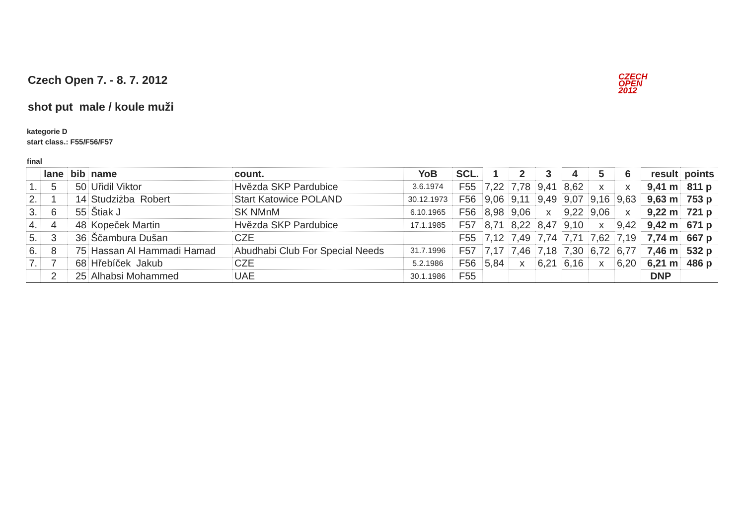Czech Open 7. - 8. 7. 2012
CZECH
OPEN
2012
shot put male / koule muži
kategorie D
start class.: F55/F56/F57
final
| | lane | bib | name | count. | YoB | SCL. | 1 | 2 | 3 | 4 | 5 | 6 | result | points |
| --- | --- | --- | --- | --- | --- | --- | --- | --- | --- | --- | --- | --- | --- | --- |
| 1. | 5 | 50 | Uřidil Viktor | Hvězda SKP Pardubice | 3.6.1974 | F55 | 7,22 | 7,78 | 9,41 | 8,62 | x | x | 9,41 m | 811 p |
| 2. | 1 | 14 | Studziżba Robert | Start Katowice POLAND | 30.12.1973 | F56 | 9,06 | 9,11 | 9,49 | 9,07 | 9,16 | 9,63 | 9,63 m | 753 p |
| 3. | 6 | 55 | Štiak J | SK NMnM | 6.10.1965 | F56 | 8,98 | 9,06 | x | 9,22 | 9,06 | x | 9,22 m | 721 p |
| 4. | 4 | 48 | Kopeček Martin | Hvězda SKP Pardubice | 17.1.1985 | F57 | 8,71 | 8,22 | 8,47 | 9,10 | x | 9,42 | 9,42 m | 671 p |
| 5. | 3 | 36 | Ščambura Dušan | CZE | | F55 | 7,12 | 7,49 | 7,74 | 7,71 | 7,62 | 7,19 | 7,74 m | 667 p |
| 6. | 8 | 75 | Hassan Al Hammadi Hamad | Abudhabi Club For Special Needs | 31.7.1996 | F57 | 7,17 | 7,46 | 7,18 | 7,30 | 6,72 | 6,77 | 7,46 m | 532 p |
| 7. | 7 | 68 | Hřebíček Jakub | CZE | 5.2.1986 | F56 | 5,84 | x | 6,21 | 6,16 | x | 6,20 | 6,21 m | 486 p |
| | 2 | 25 | Alhabsi Mohammed | UAE | 30.1.1986 | F55 | | | | | | | DNP | |